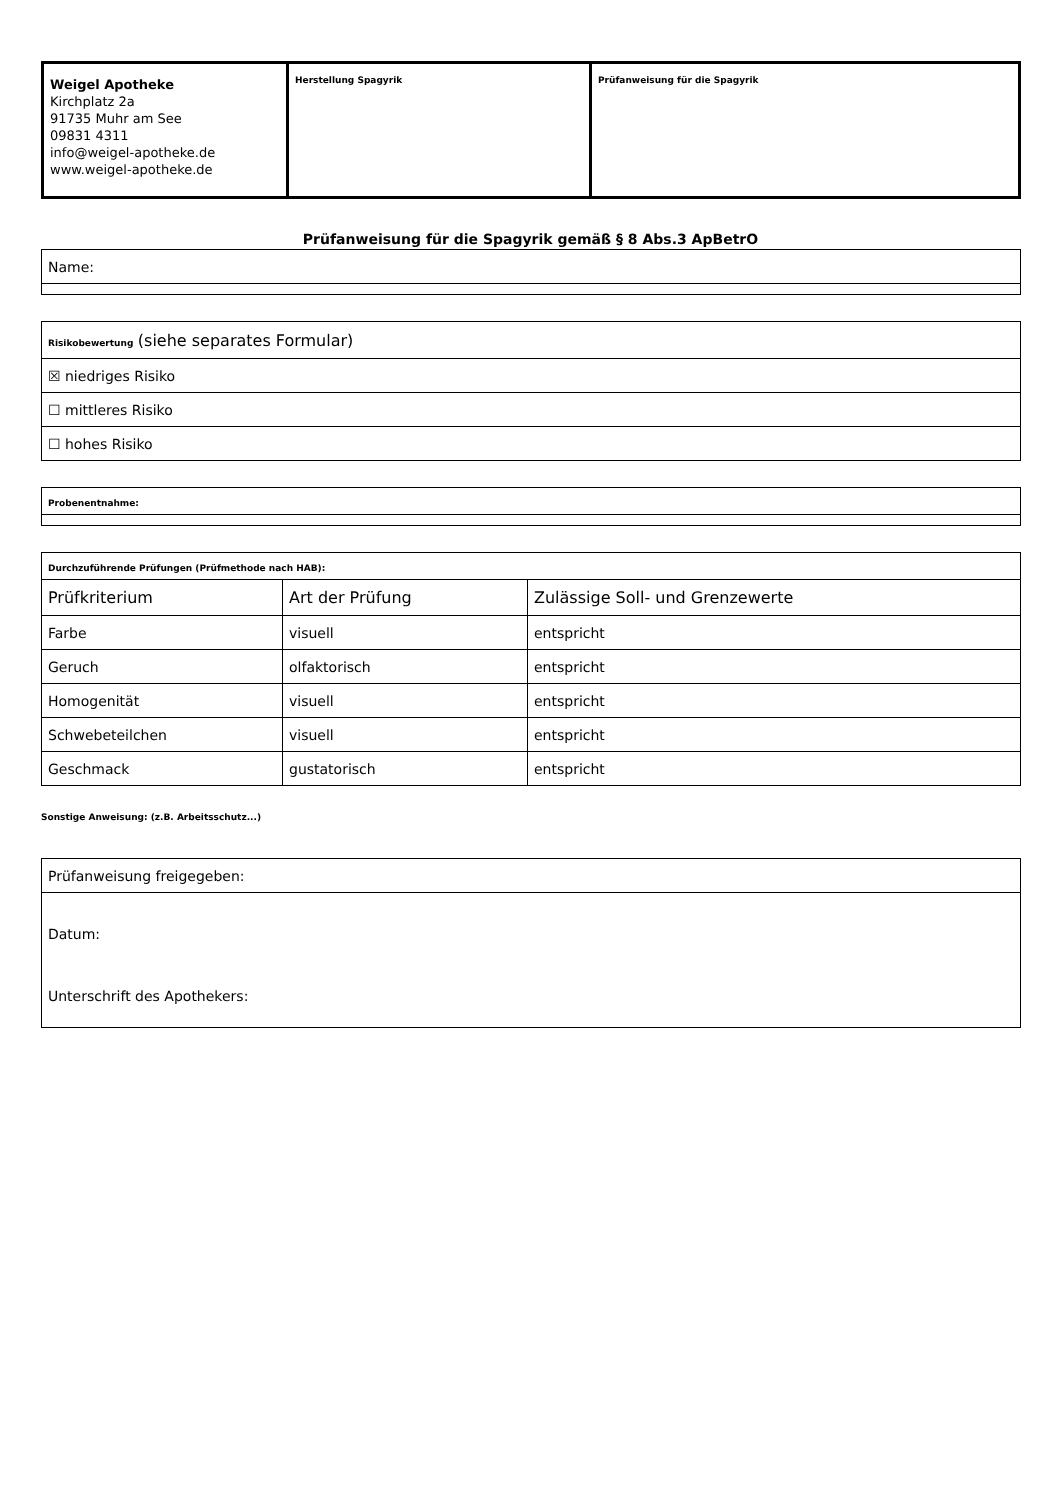| Weigel Apotheke Kirchplatz 2a 91735 Muhr am See 09831 4311 info@weigel-apotheke.de www.weigel-apotheke.de | Herstellung Spagyrik | Prüfanweisung für die Spagyrik |
Prüfanweisung für die Spagyrik gemäß § 8 Abs.3 ApBetrO
| Name: |
| Risikobewertung (siehe separates Formular) |
| ☒ niedriges Risiko |
| ☐ mittleres Risiko |
| ☐ hohes Risiko |
| Probenentnahme: |
| Durchzuführende Prüfungen (Prüfmethode nach HAB): | | |
| Prüfkriterium | Art der Prüfung | Zulässige Soll- und Grenzewerte |
| Farbe | visuell | entspricht |
| Geruch | olfaktorisch | entspricht |
| Homogenität | visuell | entspricht |
| Schwebeteilchen | visuell | entspricht |
| Geschmack | gustatorisch | entspricht |
Sonstige Anweisung: (z.B. Arbeitsschutz...)
| Prüfanweisung freigegeben: |
| Datum: Unterschrift des Apothekers: |